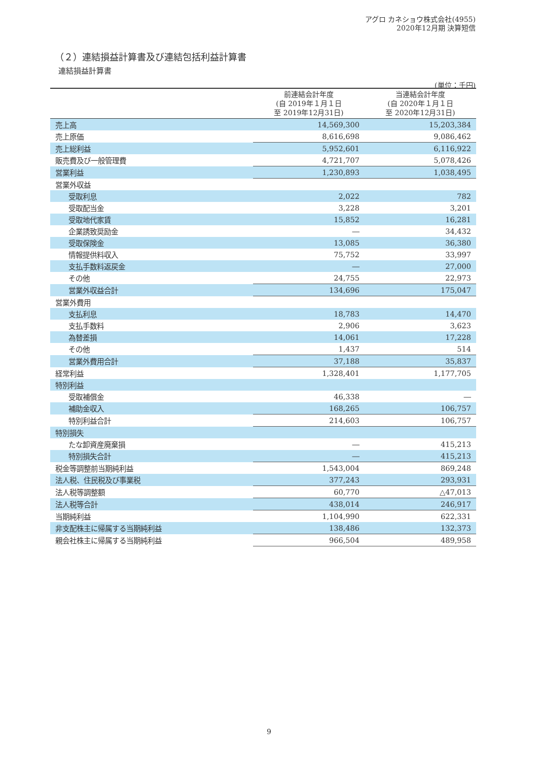アグロ カネショウ株式会社(4955)
2020年12月期 決算短信
（２）連結損益計算書及び連結包括利益計算書
連結損益計算書
(単位：千円)
| | 前連結会計年度 (自 2019年１月１日 至 2019年12月31日) | 当連結会計年度 (自 2020年１月１日 至 2020年12月31日) |
| --- | --- | --- |
| 売上高 | 14,569,300 | 15,203,384 |
| 売上原価 | 8,616,698 | 9,086,462 |
| 売上総利益 | 5,952,601 | 6,116,922 |
| 販売費及び一般管理費 | 4,721,707 | 5,078,426 |
| 営業利益 | 1,230,893 | 1,038,495 |
| 営業外収益 | | |
| 受取利息 | 2,022 | 782 |
| 受取配当金 | 3,228 | 3,201 |
| 受取地代家賃 | 15,852 | 16,281 |
| 企業誘致奨励金 | ― | 34,432 |
| 受取保険金 | 13,085 | 36,380 |
| 情報提供料収入 | 75,752 | 33,997 |
| 支払手数料返戻金 | ― | 27,000 |
| その他 | 24,755 | 22,973 |
| 営業外収益合計 | 134,696 | 175,047 |
| 営業外費用 | | |
| 支払利息 | 18,783 | 14,470 |
| 支払手数料 | 2,906 | 3,623 |
| 為替差損 | 14,061 | 17,228 |
| その他 | 1,437 | 514 |
| 営業外費用合計 | 37,188 | 35,837 |
| 経常利益 | 1,328,401 | 1,177,705 |
| 特別利益 | | |
| 受取補償金 | 46,338 | ― |
| 補助金収入 | 168,265 | 106,757 |
| 特別利益合計 | 214,603 | 106,757 |
| 特別損失 | | |
| たな卸資産廃棄損 | ― | 415,213 |
| 特別損失合計 | ― | 415,213 |
| 税金等調整前当期純利益 | 1,543,004 | 869,248 |
| 法人税、住民税及び事業税 | 377,243 | 293,931 |
| 法人税等調整額 | 60,770 | △47,013 |
| 法人税等合計 | 438,014 | 246,917 |
| 当期純利益 | 1,104,990 | 622,331 |
| 非支配株主に帰属する当期純利益 | 138,486 | 132,373 |
| 親会社株主に帰属する当期純利益 | 966,504 | 489,958 |
9